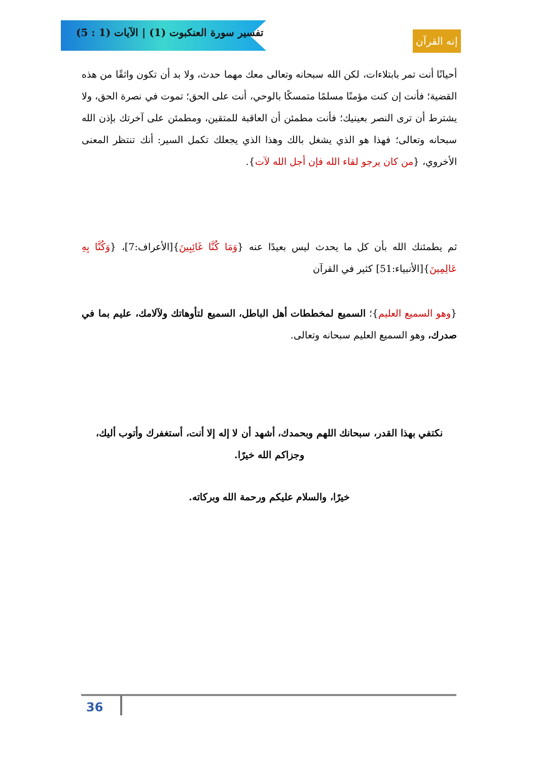تفسير سورة العنكبوت (1) | الآيات (1 : 5)
إنه القرآن
أحيانًا أنت تمر بابتلاءات، لكن الله سبحانه وتعالى معك مهما حدث، ولا بد أن تكون واثقًا من هذه القضية؛ فأنت إن كنت مؤمنًا مسلمًا متمسكًا بالوحي، أنت على الحق؛ تموت في نصرة الحق، ولا يشترط أن ترى النصر بعينيك؛ فأنت مطمئن أن العاقبة للمتقين، ومطمئن على آخرتك بإذن الله سبحانه وتعالى؛ فهذا هو الذي يشغل بالك وهذا الذي يجعلك تكمل السير: أنك تنتظر المعنى الأخروي، {من كان يرجو لقاء الله فإن أجل الله لآت}.
ثم يطمئنك الله بأن كل ما يحدث ليس بعيدًا عنه {وَمَا كُنَّا غَائِبِينَ}[الأعراف:7]، {وَكُنَّا بِهِ عَالِمِينَ}[الأنبياء:51] كثير في القرآن
{وهو السميع العليم}؛ السميع لمخططات أهل الباطل، السميع لتأوهاتك ولآلامك، عليم بما في صدرك، وهو السميع العليم سبحانه وتعالى.
نكتفي بهذا القدر، سبحانك اللهم وبحمدك، أشهد أن لا إله إلا أنت، أستغفرك وأتوب أليك، وجزاكم الله خيرًا.
خيرًا، والسلام عليكم ورحمة الله وبركاته.
36